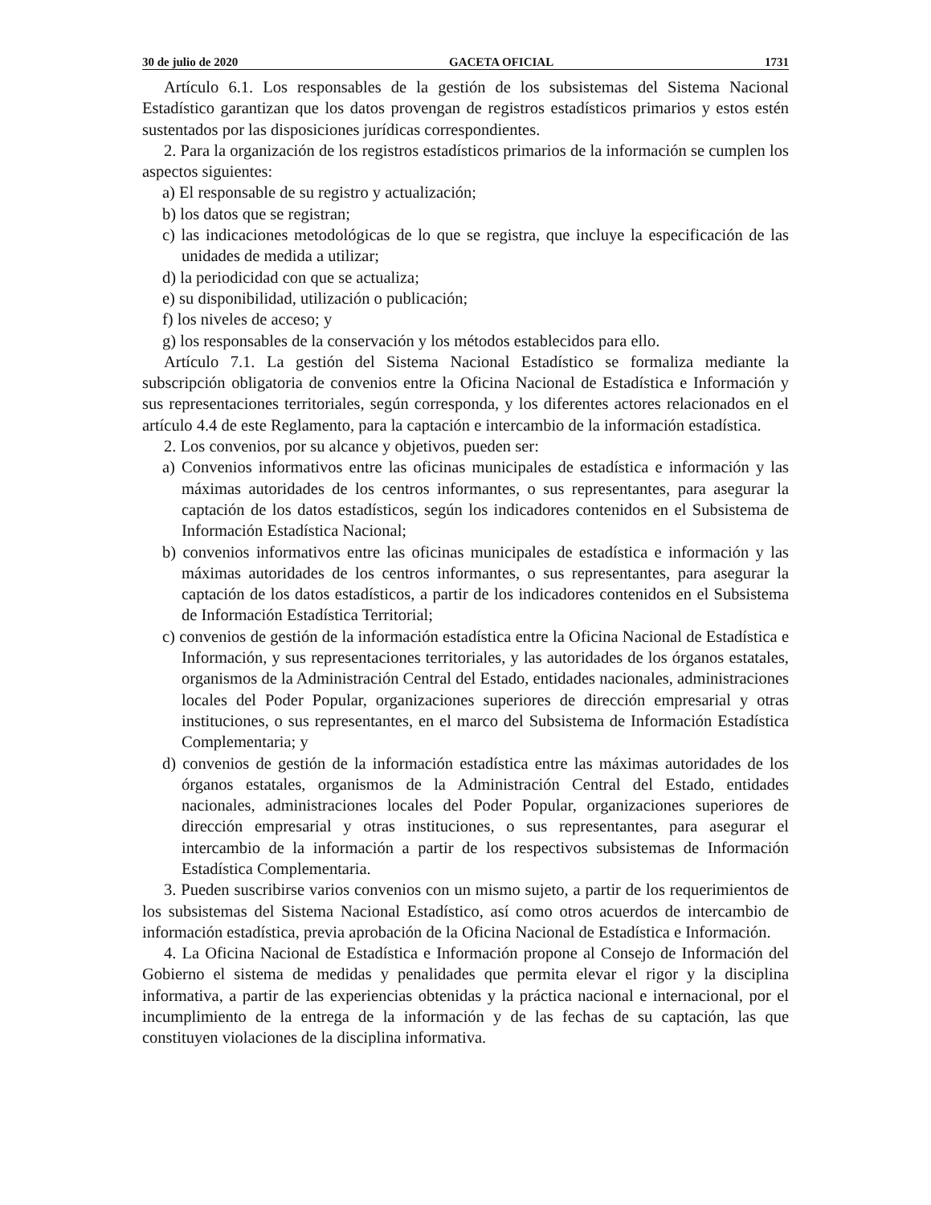30 de julio de 2020 GACETA OFICIAL 1731
Artículo 6.1. Los responsables de la gestión de los subsistemas del Sistema Nacional Estadístico garantizan que los datos provengan de registros estadísticos primarios y estos estén sustentados por las disposiciones jurídicas correspondientes.
2. Para la organización de los registros estadísticos primarios de la información se cumplen los aspectos siguientes:
a) El responsable de su registro y actualización;
b) los datos que se registran;
c) las indicaciones metodológicas de lo que se registra, que incluye la especificación de las unidades de medida a utilizar;
d) la periodicidad con que se actualiza;
e) su disponibilidad, utilización o publicación;
f) los niveles de acceso; y
g) los responsables de la conservación y los métodos establecidos para ello.
Artículo 7.1. La gestión del Sistema Nacional Estadístico se formaliza mediante la subscripción obligatoria de convenios entre la Oficina Nacional de Estadística e Información y sus representaciones territoriales, según corresponda, y los diferentes actores relacionados en el artículo 4.4 de este Reglamento, para la captación e intercambio de la información estadística.
2. Los convenios, por su alcance y objetivos, pueden ser:
a) Convenios informativos entre las oficinas municipales de estadística e información y las máximas autoridades de los centros informantes, o sus representantes, para asegurar la captación de los datos estadísticos, según los indicadores contenidos en el Subsistema de Información Estadística Nacional;
b) convenios informativos entre las oficinas municipales de estadística e información y las máximas autoridades de los centros informantes, o sus representantes, para asegurar la captación de los datos estadísticos, a partir de los indicadores contenidos en el Subsistema de Información Estadística Territorial;
c) convenios de gestión de la información estadística entre la Oficina Nacional de Estadística e Información, y sus representaciones territoriales, y las autoridades de los órganos estatales, organismos de la Administración Central del Estado, entidades nacionales, administraciones locales del Poder Popular, organizaciones superiores de dirección empresarial y otras instituciones, o sus representantes, en el marco del Subsistema de Información Estadística Complementaria; y
d) convenios de gestión de la información estadística entre las máximas autoridades de los órganos estatales, organismos de la Administración Central del Estado, entidades nacionales, administraciones locales del Poder Popular, organizaciones superiores de dirección empresarial y otras instituciones, o sus representantes, para asegurar el intercambio de la información a partir de los respectivos subsistemas de Información Estadística Complementaria.
3. Pueden suscribirse varios convenios con un mismo sujeto, a partir de los requerimientos de los subsistemas del Sistema Nacional Estadístico, así como otros acuerdos de intercambio de información estadística, previa aprobación de la Oficina Nacional de Estadística e Información.
4. La Oficina Nacional de Estadística e Información propone al Consejo de Información del Gobierno el sistema de medidas y penalidades que permita elevar el rigor y la disciplina informativa, a partir de las experiencias obtenidas y la práctica nacional e internacional, por el incumplimiento de la entrega de la información y de las fechas de su captación, las que constituyen violaciones de la disciplina informativa.